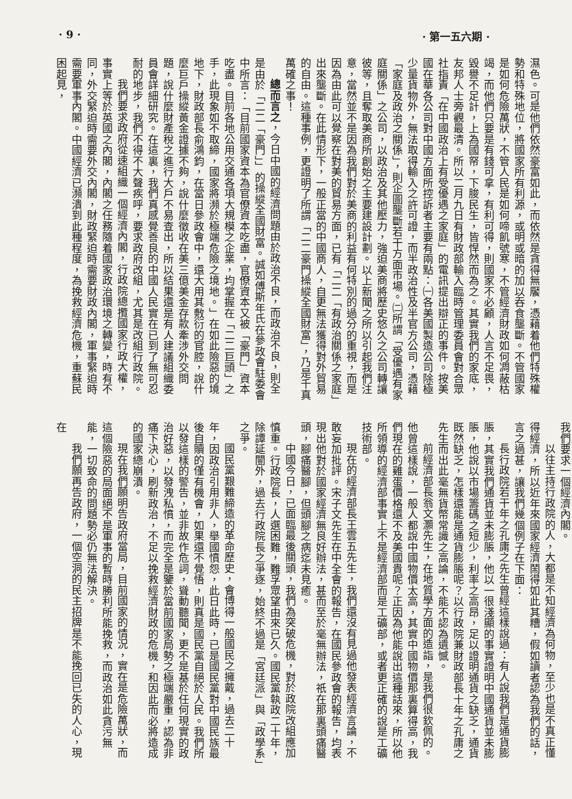· 9 · · 第一五六期 ·
濕色。可是他們依然豪富如此，而依然是貪得無饜，憑藉着他們特殊權勢和特殊地位，將國家所有利源，或明或暗的加以吞食壟斷。不管國家是如何危險萬狀，不管人民是如何啼飢號寒，不管經濟財政如何凋蔽枯竭，而他們只要是有錢可拿，有利可得，則國家不必顧，人言不足畏，毀譽不足計，上為國帑，下朘民生，皆悍然而為之。其實我們的家底，友邦人士旁觀最清。所以二月九日有財政部輸入臨時管理委員會對合眾社指責「在中國政治上有受優遇之家庭」的電訊提出辯正的事件。按美國在華各公司對中國方面所控訴者主要有兩點：㈠各美國製造公司除極少量貨物外，無法取得輸入之許可證，而半政治性及半官方公司，憑藉「家庭及政治之關係」，則企圖壟斷若干方面市場。㈡所謂「受優遇有家庭關係」之公司，以政治及其他壓力，強迫美商將歷史悠久之公司轉讓彼等，且奪取美商所創始之主要建設計劃。以上新聞之所以引起我們注意，當然並不是因為我們對於美商的利益有何特別的過分的重視，而是因為由此可以覺察在對美的貿易方面，已有「二二「有政治關係之家庭」出來壟斷。在此情形下，一般正當的中國商人，自更無法獲得對外貿易的自由。這種事例，更證明了所謂「二二豪門操縱全國財富」，乃是千真萬確之事！
總而言之，今日中國的經濟問題由於政治不良，而政治不良，則全是由於「二二「豪門」」的操縱全國財富。誠如傅斯年氏在參政會駐委會中所言：「目前國家資本為官僚資本吃盡，官僚資本又被「豪門」資本吃盡。目前各地公用交通各項大規模之企業，均掌握在「二二巨頭」之手，此現象如不取締，國家將瀕於極端危險之境地。」在如此險惡的境地下，財政部長俞鴻鈞，在當日參政會中，還大用其敷衍的官腔，說什麼巨戶操縱黃金證據不夠，說什麼徵收在美三億美金存款牽涉外交問題，說什麼財產稅之進行大戶不易查出，所以結果還是有人建議組織委員會詳細研究。在這裏，我們真感覺善良的中國人民實在已到了無可忍耐的地步，我們不得不大聲疾呼，要求政府改組，尤其是改組行政院。
我們要求政府從速組織一個經濟內閣，行政院總攬國家行政大權，事實上等於英國之內閣，內閣之任務隨着國家政治環境之轉變，時有不同，外交緊迫時需要外交內閣，財政緊迫時需要財政內閣，軍事緊迫時需要軍事內閣。中國經濟已瀕潰到此種程度，為挽救經濟危機，重蘇民困起見，
我們要求一個經濟內閣。
以往主持行政院的人，大都是不知經濟為何物，至少也是不真正懂得經濟，所以近年來國家經濟鬧得如此其糟，假如讀者認為我們的話，言之過甚，讓我們幾個例子在下面：
長行政院若干年之孔庸之先生曾經這樣說過：有人說我們是通貨膨脹，其實我們通貨並未膨脹，他以一很淺顯的事實證明中國通貨並未膨脹，他說以市場籌碼之短少，利率之高昂，足以證明通貨之缺乏，通貨既然缺乏，怎樣還能是通貨膨脹呢？以行政院兼財政部長十年之孔庸之先生而出此毫無貨幣常識之高論，不能不認為遺憾。
前經濟部長翁文灝先生，在地質學方面的造詣，是我們很欽佩的。他曾這樣說，一般人都說中國物價太高，其實中國物價那裏算得高，我們現在的雞蛋價格還不及美國貴呢？正因為他能說出這種話來，所以他所領導的經濟部事實上不是經濟部而是工礦部，或者更正確的說是工礦技術部。
現在的經濟部長王雲五先生，我們還沒有見過他發表經濟言論，不敢妄加批評。宋子文先生在中全會的報告，在國民參政會的報告，均表現出他對於國家經濟無良好辦法，甚而至於毫無辦法，祇在那裏頭痛醫頭，腳痛醫腳，但頭腳之病迄未見癒。
中國今日，已面臨最後關頭，我們為突破危機，對於政院改組應加慎重。行政院長，人選困難，難孚眾望由來已久。國民黨執政二十年，除譚延闓外，過去行政院長之爭逐，始終不過是「宮廷派」與「政學系」之爭。
國民黨艱難締造的革命歷史，會博得一般國民之擁戴，過去二十年，因政治引用非人，舉國憤怨，此日此時，已是國民黨對中國民族最後自贖的僅有機會，如果還不覺悟，則真是國民黨自絕於人民。我們所以發這樣的警告，並非故作危詞，聳動聽聞，更不是基於任何現實的政治好惡，以發洩私憤，而完全是鑒於當前國家局勢之極端嚴重，認為非痛下決心，刷新政治，不足以挽救經濟財政的危機，和因此而必將造成的國家總崩潰。
現在我們願明告政府當局，目前國家的情況，實在是危險萬狀，而這個險惡的局面絕不是軍事的暫時勝利所能挽救，而政治如此貪污無能，一切致命的問題勢必仍無法解決。
我們願再告政府，一個空洞的民主招牌是不能挽回已失的人心，現在